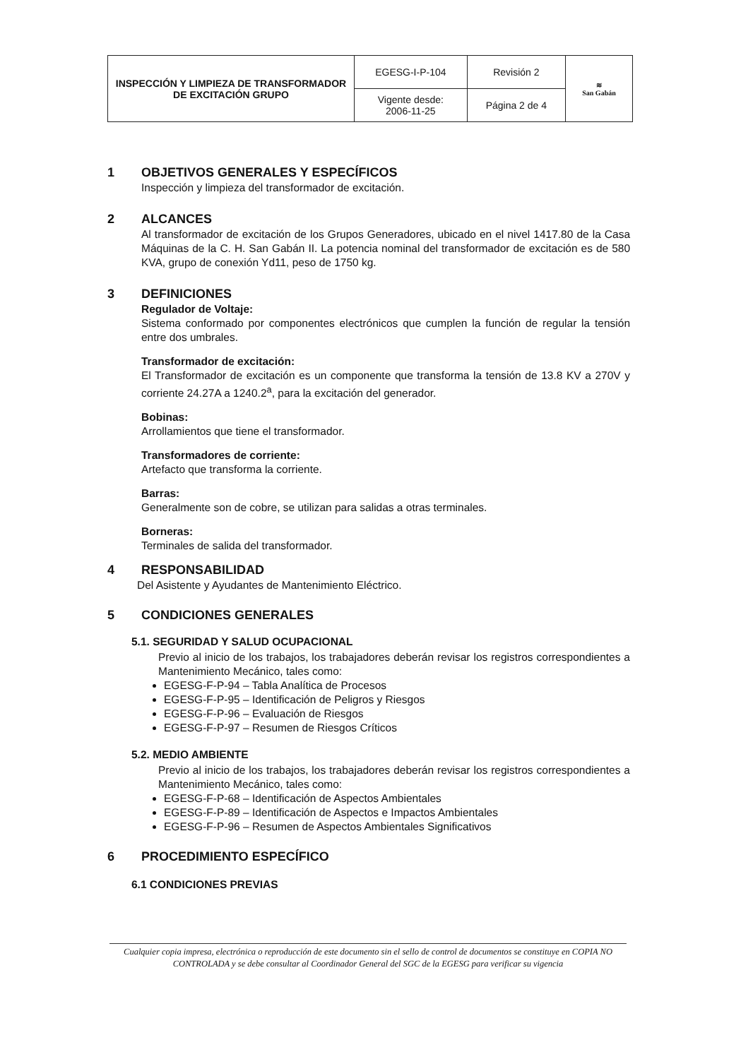| INSPECCIÓN Y LIMPIEZA DE TRANSFORMADOR DE EXCITACIÓN GRUPO | EGESG-I-P-104 | Revisión 2 | ≋ San Gabán |
| | Vigente desde: 2006-11-25 | Página 2 de 4 | |
1 OBJETIVOS GENERALES Y ESPECÍFICOS
Inspección y limpieza del transformador de excitación.
2 ALCANCES
Al transformador de excitación de los Grupos Generadores, ubicado en el nivel 1417.80 de la Casa Máquinas de la C. H. San Gabán II. La potencia nominal del transformador de excitación es de 580 KVA, grupo de conexión Yd11, peso de 1750 kg.
3 DEFINICIONES
Regulador de Voltaje:
Sistema conformado por componentes electrónicos que cumplen la función de regular la tensión entre dos umbrales.
Transformador de excitación:
El Transformador de excitación es un componente que transforma la tensión de 13.8 KV a 270V y corriente 24.27A a 1240.2<sup>a</sup>, para la excitación del generador.
Bobinas:
Arrollamientos que tiene el transformador.
Transformadores de corriente:
Artefacto que transforma la corriente.
Barras:
Generalmente son de cobre, se utilizan para salidas a otras terminales.
Borneras:
Terminales de salida del transformador.
4 RESPONSABILIDAD
Del Asistente y Ayudantes de Mantenimiento Eléctrico.
5 CONDICIONES GENERALES
5.1. SEGURIDAD Y SALUD OCUPACIONAL
Previo al inicio de los trabajos, los trabajadores deberán revisar los registros correspondientes a Mantenimiento Mecánico, tales como:
EGESG-F-P-94 – Tabla Analítica de Procesos
EGESG-F-P-95 – Identificación de Peligros y Riesgos
EGESG-F-P-96 – Evaluación de Riesgos
EGESG-F-P-97 – Resumen de Riesgos Críticos
5.2. MEDIO AMBIENTE
Previo al inicio de los trabajos, los trabajadores deberán revisar los registros correspondientes a Mantenimiento Mecánico, tales como:
EGESG-F-P-68 – Identificación de Aspectos Ambientales
EGESG-F-P-89 – Identificación de Aspectos e Impactos Ambientales
EGESG-F-P-96 – Resumen de Aspectos Ambientales Significativos
6 PROCEDIMIENTO ESPECÍFICO
6.1 CONDICIONES PREVIAS
Cualquier copia impresa, electrónica o reproducción de este documento sin el sello de control de documentos se constituye en COPIA NO CONTROLADA y se debe consultar al Coordinador General del SGC de la EGESG para verificar su vigencia